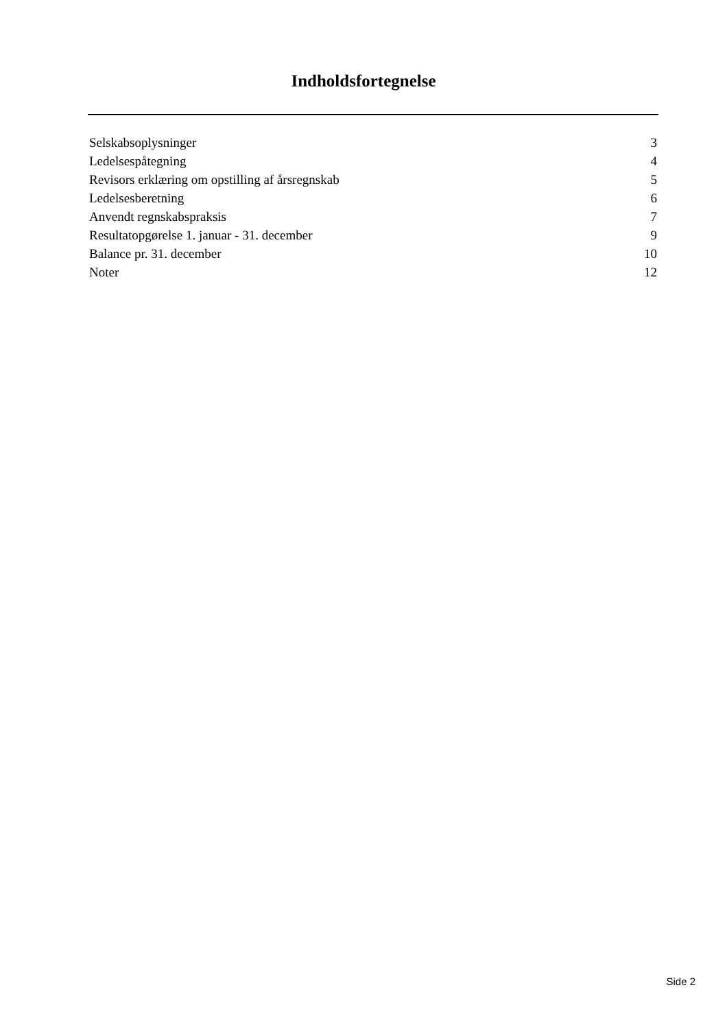Indholdsfortegnelse
| Selskabsoplysninger | 3 |
| Ledelsespåtegning | 4 |
| Revisors erklæring om opstilling af årsregnskab | 5 |
| Ledelsesberetning | 6 |
| Anvendt regnskabspraksis | 7 |
| Resultatopgørelse 1. januar - 31. december | 9 |
| Balance pr. 31. december | 10 |
| Noter | 12 |
Side 2